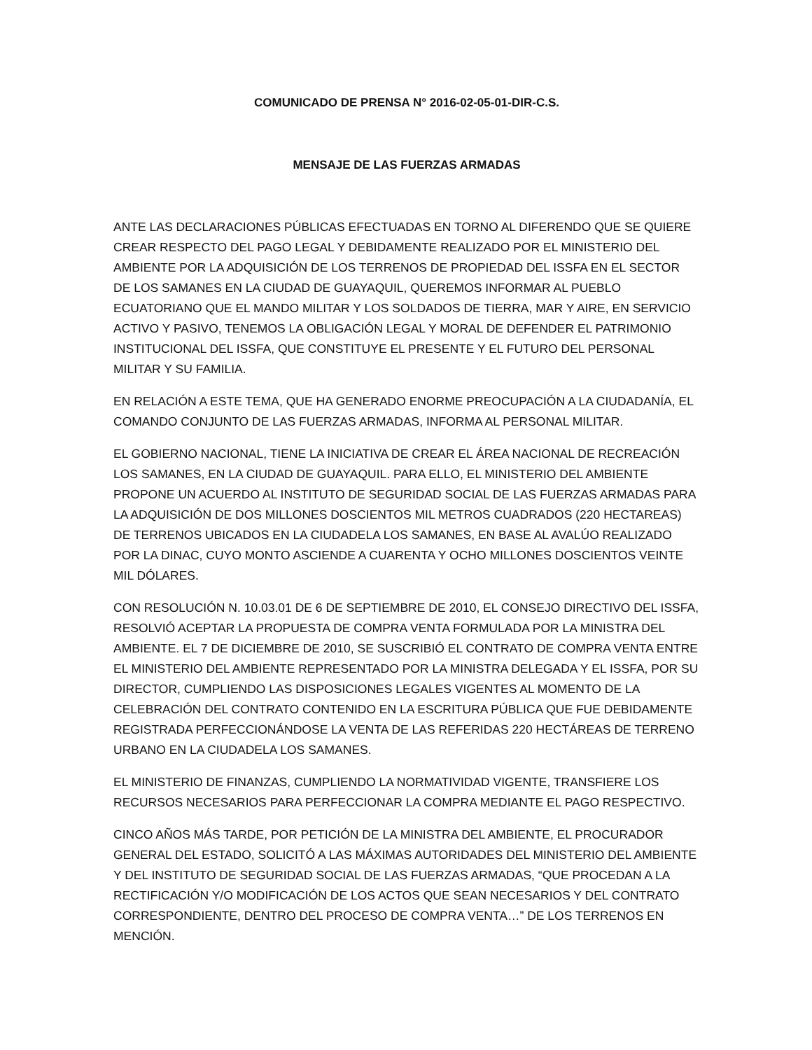COMUNICADO DE PRENSA N° 2016-02-05-01-DIR-C.S.
MENSAJE DE LAS FUERZAS ARMADAS
ANTE LAS DECLARACIONES PÚBLICAS EFECTUADAS EN TORNO AL DIFERENDO QUE SE QUIERE CREAR RESPECTO DEL PAGO LEGAL Y DEBIDAMENTE REALIZADO POR EL MINISTERIO DEL AMBIENTE POR LA ADQUISICIÓN DE LOS TERRENOS DE PROPIEDAD DEL ISSFA EN EL SECTOR DE LOS SAMANES EN LA CIUDAD DE GUAYAQUIL, QUEREMOS INFORMAR AL PUEBLO ECUATORIANO QUE EL MANDO MILITAR Y LOS SOLDADOS DE TIERRA, MAR Y AIRE, EN SERVICIO ACTIVO Y PASIVO, TENEMOS LA OBLIGACIÓN LEGAL Y MORAL DE DEFENDER EL PATRIMONIO INSTITUCIONAL DEL ISSFA, QUE CONSTITUYE EL PRESENTE Y EL FUTURO DEL PERSONAL MILITAR Y SU FAMILIA.
EN RELACIÓN A ESTE TEMA, QUE HA GENERADO ENORME PREOCUPACIÓN A LA CIUDADANÍA, EL COMANDO CONJUNTO DE LAS FUERZAS ARMADAS, INFORMA AL PERSONAL MILITAR.
EL GOBIERNO NACIONAL, TIENE LA INICIATIVA DE CREAR EL ÁREA NACIONAL DE RECREACIÓN LOS SAMANES, EN LA CIUDAD DE GUAYAQUIL. PARA ELLO, EL MINISTERIO DEL AMBIENTE PROPONE UN ACUERDO AL INSTITUTO DE SEGURIDAD SOCIAL DE LAS FUERZAS ARMADAS PARA LA ADQUISICIÓN DE DOS MILLONES DOSCIENTOS MIL METROS CUADRADOS (220 HECTAREAS) DE TERRENOS UBICADOS EN LA CIUDADELA LOS SAMANES, EN BASE AL AVALÚO REALIZADO POR LA DINAC, CUYO MONTO ASCIENDE A CUARENTA Y OCHO MILLONES DOSCIENTOS VEINTE MIL DÓLARES.
CON RESOLUCIÓN N. 10.03.01 DE 6 DE SEPTIEMBRE DE 2010, EL CONSEJO DIRECTIVO DEL ISSFA, RESOLVIÓ ACEPTAR LA PROPUESTA DE COMPRA VENTA FORMULADA POR LA MINISTRA DEL AMBIENTE. EL 7 DE DICIEMBRE DE 2010, SE SUSCRIBIÓ EL CONTRATO DE COMPRA VENTA ENTRE EL MINISTERIO DEL AMBIENTE REPRESENTADO POR LA MINISTRA DELEGADA Y EL ISSFA, POR SU DIRECTOR, CUMPLIENDO LAS DISPOSICIONES LEGALES VIGENTES AL MOMENTO DE LA CELEBRACIÓN DEL CONTRATO CONTENIDO EN LA ESCRITURA PÚBLICA QUE FUE DEBIDAMENTE REGISTRADA PERFECCIONÁNDOSE LA VENTA DE LAS REFERIDAS 220 HECTÁREAS DE TERRENO URBANO EN LA CIUDADELA LOS SAMANES.
EL MINISTERIO DE FINANZAS, CUMPLIENDO LA NORMATIVIDAD VIGENTE, TRANSFIERE LOS RECURSOS NECESARIOS PARA PERFECCIONAR LA COMPRA MEDIANTE EL PAGO RESPECTIVO.
CINCO AÑOS MÁS TARDE, POR PETICIÓN DE LA MINISTRA DEL AMBIENTE, EL PROCURADOR GENERAL DEL ESTADO, SOLICITÓ A LAS MÁXIMAS AUTORIDADES DEL MINISTERIO DEL AMBIENTE Y DEL INSTITUTO DE SEGURIDAD SOCIAL DE LAS FUERZAS ARMADAS, “QUE PROCEDAN A LA RECTIFICACIÓN Y/O MODIFICACIÓN DE LOS ACTOS QUE SEAN NECESARIOS Y DEL CONTRATO CORRESPONDIENTE, DENTRO DEL PROCESO DE COMPRA VENTA…” DE LOS TERRENOS EN MENCIÓN.